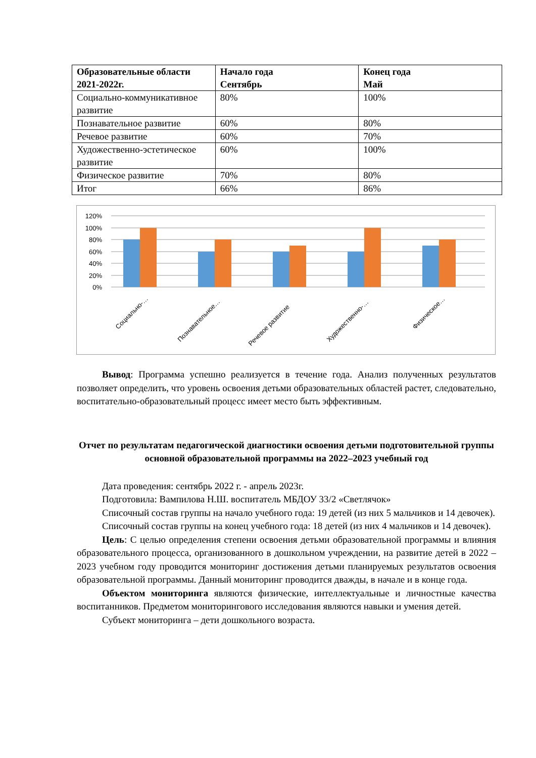| Образовательные области 2021-2022г. | Начало года Сентябрь | Конец года Май |
| --- | --- | --- |
| Социально-коммуникативное развитие | 80% | 100% |
| Познавательное развитие | 60% | 80% |
| Речевое развитие | 60% | 70% |
| Художественно-эстетическое развитие | 60% | 100% |
| Физическое развитие | 70% | 80% |
| Итог | 66% | 86% |
120%
100%
80%
60%
40%
20%
0%
Социально-…
Познавательное…
Речевое развитие
Художественно-…
Физическое…
Вывод: Программа успешно реализуется в течение года. Анализ полученных результатов позволяет определить, что уровень освоения детьми образовательных областей растет, следовательно, воспитательно-образовательный процесс имеет место быть эффективным.
Отчет по результатам педагогической диагностики освоения детьми подготовительной группы основной образовательной программы на 2022–2023 учебный год
Дата проведения: сентябрь 2022 г. - апрель 2023г.
Подготовила: Вампилова Н.Ш. воспитатель МБДОУ 33/2 «Светлячок»
Списочный состав группы на начало учебного года: 19 детей (из них 5 мальчиков и 14 девочек).
Списочный состав группы на конец учебного года: 18 детей (из них 4 мальчиков и 14 девочек).
Цель: С целью определения степени освоения детьми образовательной программы и влияния образовательного процесса, организованного в дошкольном учреждении, на развитие детей в 2022 – 2023 учебном году проводится мониторинг достижения детьми планируемых результатов освоения образовательной программы. Данный мониторинг проводится дважды, в начале и в конце года.
Объектом мониторинга являются физические, интеллектуальные и личностные качества воспитанников. Предметом мониторингового исследования являются навыки и умения детей.
Субъект мониторинга – дети дошкольного возраста.